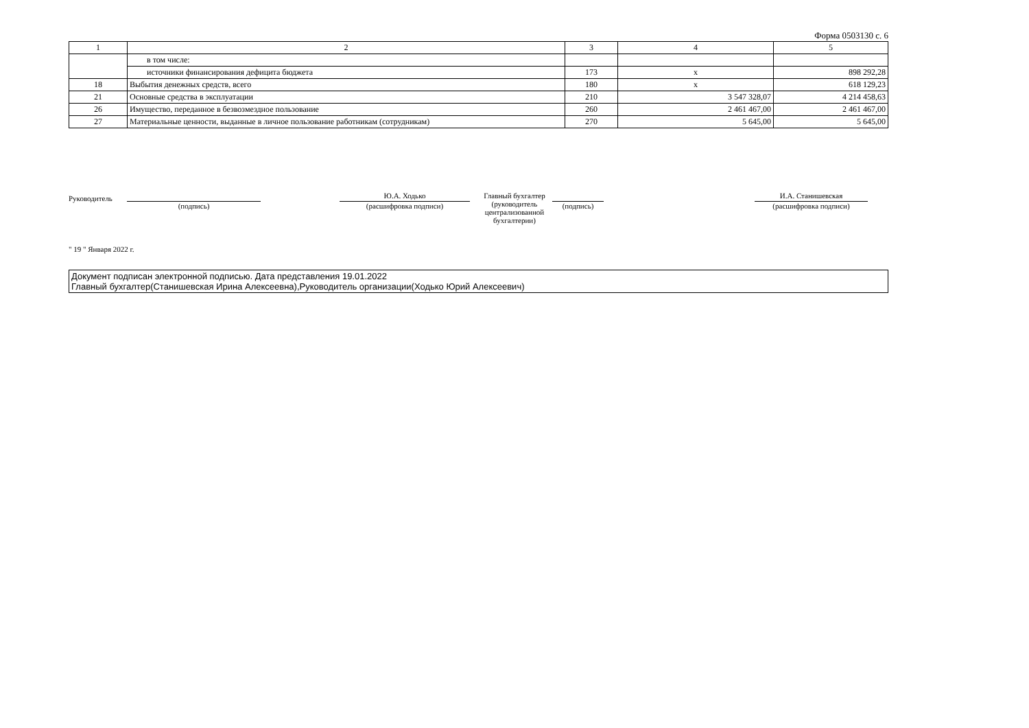Форма 0503130 с. 6
| 1 | 2 | 3 | 4 | 5 |
| --- | --- | --- | --- | --- |
| | в том числе: | | | |
| | источники финансирования дефицита бюджета | 173 | x | 898 292,28 |
| 18 | Выбытия денежных средств, всего | 180 | x | 618 129,23 |
| 21 | Основные средства в эксплуатации | 210 | 3 547 328,07 | 4 214 458,63 |
| 26 | Имущество, переданное в безвозмездное пользование | 260 | 2 461 467,00 | 2 461 467,00 |
| 27 | Материальные ценности, выданные в личное пользование работникам (сотрудникам) | 270 | 5 645,00 | 5 645,00 |
Руководитель
(подпись)
Ю.А. Ходько
(расшифровка подписи)
Главный бухгалтер
(руководитель централизованной бухгалтерии)
(подпись)
И.А. Станишевская
(расшифровка подписи)
" 19 " Января 2022 г.
Документ подписан электронной подписью. Дата представления 19.01.2022
Главный бухгалтер(Станишевская Ирина Алексеевна),Руководитель организации(Ходько Юрий Алексеевич)